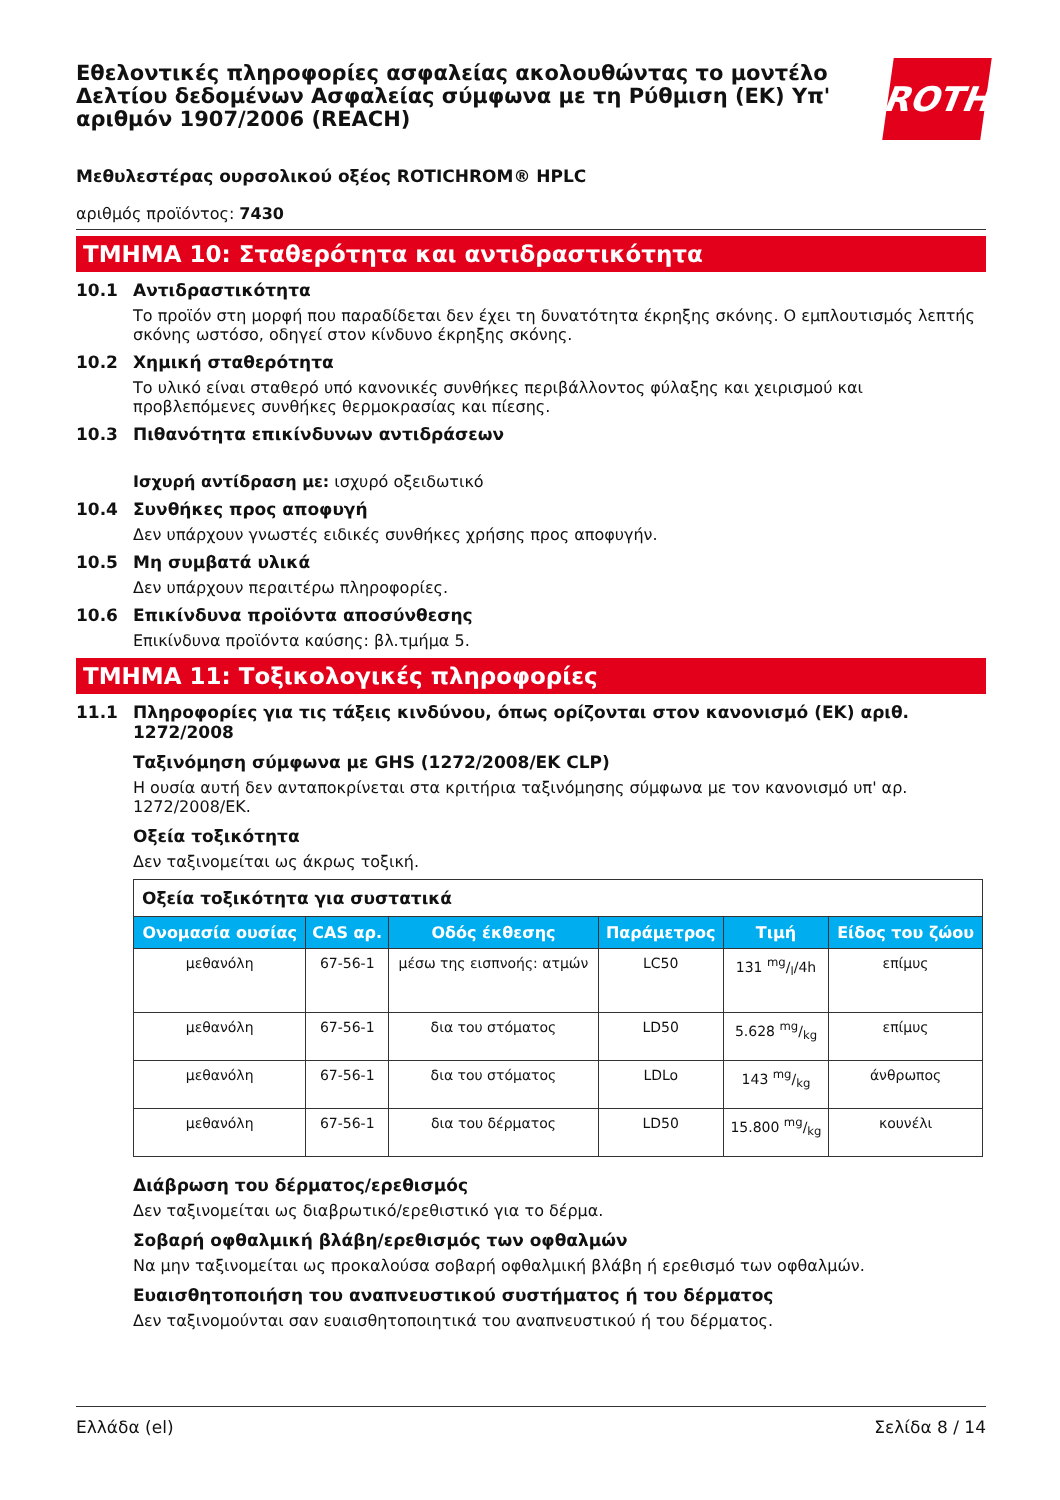Εθελοντικές πληροφορίες ασφαλείας ακολουθώντας το μοντέλο Δελτίου δεδομένων Ασφαλείας σύμφωνα με τη Ρύθμιση (ΕΚ) Υπ' αριθμόν 1907/2006 (REACH)
ROTH
Μεθυλεστέρας ουρσολικού οξέος ROTICHROM® HPLC
αριθμός προϊόντος: 7430
ΤΜΗΜΑ 10: Σταθερότητα και αντιδραστικότητα
10.1 Αντιδραστικότητα
Το προϊόν στη μορφή που παραδίδεται δεν έχει τη δυνατότητα έκρηξης σκόνης. Ο εμπλουτισμός λεπτής σκόνης ωστόσο, οδηγεί στον κίνδυνο έκρηξης σκόνης.
10.2 Χημική σταθερότητα
Το υλικό είναι σταθερό υπό κανονικές συνθήκες περιβάλλοντος φύλαξης και χειρισμού και προβλεπόμενες συνθήκες θερμοκρασίας και πίεσης.
10.3 Πιθανότητα επικίνδυνων αντιδράσεων
Ισχυρή αντίδραση με: ισχυρό οξειδωτικό
10.4 Συνθήκες προς αποφυγή
Δεν υπάρχουν γνωστές ειδικές συνθήκες χρήσης προς αποφυγήν.
10.5 Μη συμβατά υλικά
Δεν υπάρχουν περαιτέρω πληροφορίες.
10.6 Επικίνδυνα προϊόντα αποσύνθεσης
Επικίνδυνα προϊόντα καύσης: βλ.τμήμα 5.
ΤΜΗΜΑ 11: Τοξικολογικές πληροφορίες
11.1 Πληροφορίες για τις τάξεις κινδύνου, όπως ορίζονται στον κανονισμό (ΕΚ) αριθ. 1272/2008
Ταξινόμηση σύμφωνα με GHS (1272/2008/ΕΚ CLP)
Η ουσία αυτή δεν ανταποκρίνεται στα κριτήρια ταξινόμησης σύμφωνα με τον κανονισμό υπ' αρ. 1272/2008/ΕΚ.
Οξεία τοξικότητα
Δεν ταξινομείται ως άκρως τοξική.
| Οξεία τοξικότητα για συστατικά | | | | | |
| Ονομασία ουσίας | CAS αρ. | Οδός έκθεσης | Παράμετρος | Τιμή | Είδος του ζώου |
| μεθανόλη | 67-56-1 | μέσω της εισπνοής: ατμών | LC50 | 131 mg/l/4h | επίμυς |
| μεθανόλη | 67-56-1 | δια του στόματος | LD50 | 5.628 mg/kg | επίμυς |
| μεθανόλη | 67-56-1 | δια του στόματος | LDLo | 143 mg/kg | άνθρωπος |
| μεθανόλη | 67-56-1 | δια του δέρματος | LD50 | 15.800 mg/kg | κουνέλι |
Διάβρωση του δέρματος/ερεθισμός
Δεν ταξινομείται ως διαβρωτικό/ερεθιστικό για το δέρμα.
Σοβαρή οφθαλμική βλάβη/ερεθισμός των οφθαλμών
Να μην ταξινομείται ως προκαλούσα σοβαρή οφθαλμική βλάβη ή ερεθισμό των οφθαλμών.
Ευαισθητοποιήση του αναπνευστικού συστήματος ή του δέρματος
Δεν ταξινομούνται σαν ευαισθητοποιητικά του αναπνευστικού ή του δέρματος.
Ελλάδα (el) Σελίδα 8 / 14